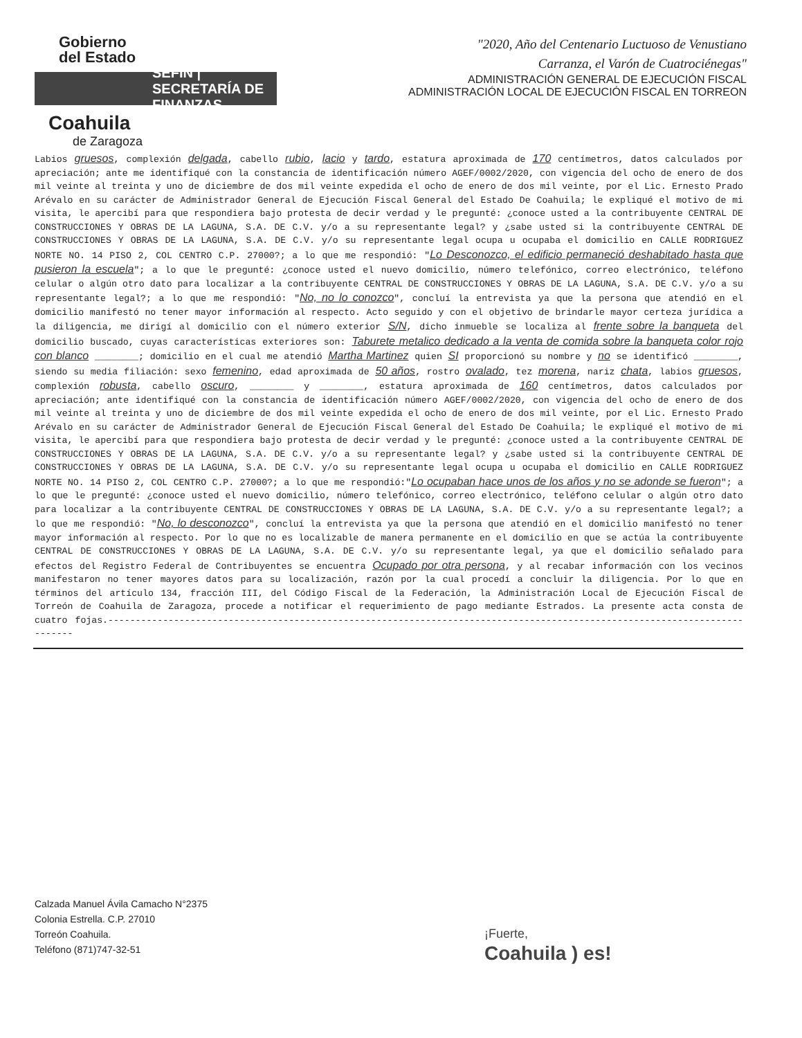Gobierno
del Estado
SEFIN | SECRETARÍA DE FINANZAS
Coahuila
de Zaragoza
"2020, Año del Centenario Luctuoso de Venustiano
Carranza, el Varón de Cuatrociénegas"
ADMINISTRACIÓN GENERAL DE EJECUCIÓN FISCAL
ADMINISTRACIÓN LOCAL DE EJECUCIÓN FISCAL EN TORREON
Labios gruesos, complexión delgada, cabello rubio, lacio y tardo, estatura aproximada de 170 centímetros, datos calculados por apreciación; ante me identifiqué con la constancia de identificación número AGEF/0002/2020, con vigencia del ocho de enero de dos mil veinte al treinta y uno de diciembre de dos mil veinte expedida el ocho de enero de dos mil veinte, por el Lic. Ernesto Prado Arévalo en su carácter de Administrador General de Ejecución Fiscal General del Estado De Coahuila; le expliqué el motivo de mi visita, le apercibí para que respondiera bajo protesta de decir verdad y le pregunté: ¿conoce usted a la contribuyente CENTRAL DE CONSTRUCCIONES Y OBRAS DE LA LAGUNA, S.A. DE C.V. y/o a su representante legal? y ¿sabe usted si la contribuyente CENTRAL DE CONSTRUCCIONES Y OBRAS DE LA LAGUNA, S.A. DE C.V. y/o su representante legal ocupa u ocupaba el domicilio en CALLE RODRIGUEZ NORTE NO. 14 PISO 2, COL CENTRO C.P. 27000?; a lo que me respondió: "Lo Desconozco, el edificio permaneció deshabitado hasta que pusieron la escuela"; a lo que le pregunté: ¿conoce usted el nuevo domicilio, número telefónico, correo electrónico, teléfono celular o algún otro dato para localizar a la contribuyente CENTRAL DE CONSTRUCCIONES Y OBRAS DE LA LAGUNA, S.A. DE C.V. y/o a su representante legal?; a lo que me respondió: "No, no lo conozco", concluí la entrevista ya que la persona que atendió en el domicilio manifestó no tener mayor información al respecto. Acto seguido y con el objetivo de brindarle mayor certeza jurídica a la diligencia, me dirigí al domicilio con el número exterior S/N, dicho inmueble se localiza al frente sobre la banqueta del domicilio buscado, cuyas características exteriores son: Taburete metalico dedicado a la venta de comida sobre la banqueta color rojo con blanco ________; domicilio en el cual me atendió Martha Martinez quien SI proporcionó su nombre y no se identificó ________, siendo su media filiación: sexo femenino, edad aproximada de 50 años, rostro ovalado, tez morena, nariz chata, labios gruesos, complexión robusta, cabello oscuro, ________ y ________, estatura aproximada de 160 centímetros, datos calculados por apreciación; ante identifiqué con la constancia de identificación número AGEF/0002/2020, con vigencia del ocho de enero de dos mil veinte al treinta y uno de diciembre de dos mil veinte expedida el ocho de enero de dos mil veinte, por el Lic. Ernesto Prado Arévalo en su carácter de Administrador General de Ejecución Fiscal General del Estado De Coahuila; le expliqué el motivo de mi visita, le apercibí para que respondiera bajo protesta de decir verdad y le pregunté: ¿conoce usted a la contribuyente CENTRAL DE CONSTRUCCIONES Y OBRAS DE LA LAGUNA, S.A. DE C.V. y/o a su representante legal? y ¿sabe usted si la contribuyente CENTRAL DE CONSTRUCCIONES Y OBRAS DE LA LAGUNA, S.A. DE C.V. y/o su representante legal ocupa u ocupaba el domicilio en CALLE RODRIGUEZ NORTE NO. 14 PISO 2, COL CENTRO C.P. 27000?; a lo que me respondió:"Lo ocupaban hace unos de los años y no se adonde se fueron"; a lo que le pregunté: ¿conoce usted el nuevo domicilio, número telefónico, correo electrónico, teléfono celular o algún otro dato para localizar a la contribuyente CENTRAL DE CONSTRUCCIONES Y OBRAS DE LA LAGUNA, S.A. DE C.V. y/o a su representante legal?; a lo que me respondió: "No, lo desconozco", concluí la entrevista ya que la persona que atendió en el domicilio manifestó no tener mayor información al respecto. Por lo que no es localizable de manera permanente en el domicilio en que se actúa la contribuyente CENTRAL DE CONSTRUCCIONES Y OBRAS DE LA LAGUNA, S.A. DE C.V. y/o su representante legal, ya que el domicilio señalado para efectos del Registro Federal de Contribuyentes se encuentra Ocupado por otra persona, y al recabar información con los vecinos manifestaron no tener mayores datos para su localización, razón por la cual procedí a concluir la diligencia. Por lo que en términos del artículo 134, fracción III, del Código Fiscal de la Federación, la Administración Local de Ejecución Fiscal de Torreón de Coahuila de Zaragoza, procede a notificar el requerimiento de pago mediante Estrados. La presente acta consta de cuatro fojas.---------------------------------------------------------------------------------------------------------------------------
Calzada Manuel Ávila Camacho N°2375
Colonia Estrella. C.P. 27010
Torreón Coahuila.
Teléfono (871)747-32-51
¡Fuerte,
Coahuila ) es!